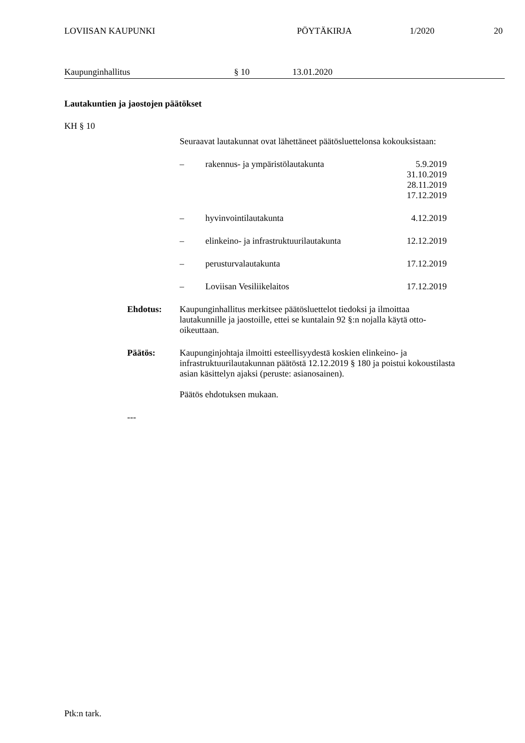LOVIISAN KAUPUNKI PÖYTÄKIRJA 1/2020 20
Kaupunginhallitus § 10 13.01.2020
Lautakuntien ja jaostojen päätökset
KH § 10
Seuraavat lautakunnat ovat lähettäneet päätösluettelonsa kokouksistaan:
– rakennus- ja ympäristölautakunta 5.9.2019
31.10.2019
28.11.2019
17.12.2019
– hyvinvointilautakunta 4.12.2019
– elinkeino- ja infrastruktuurilautakunta 12.12.2019
– perusturvalautakunta 17.12.2019
– Loviisan Vesiliikelaitos 17.12.2019
Ehdotus: Kaupunginhallitus merkitsee päätösluettelot tiedoksi ja ilmoittaa lautakunnille ja jaostoille, ettei se kuntalain 92 §:n nojalla käytä otto-oikeuttaan.
Päätös: Kaupunginjohtaja ilmoitti esteellisyydestä koskien elinkeino- ja infrastruktuurilautakunnan päätöstä 12.12.2019 § 180 ja poistui kokoustilasta asian käsittelyn ajaksi (peruste: asianosainen).
Päätös ehdotuksen mukaan.
---
Ptk:n tark.